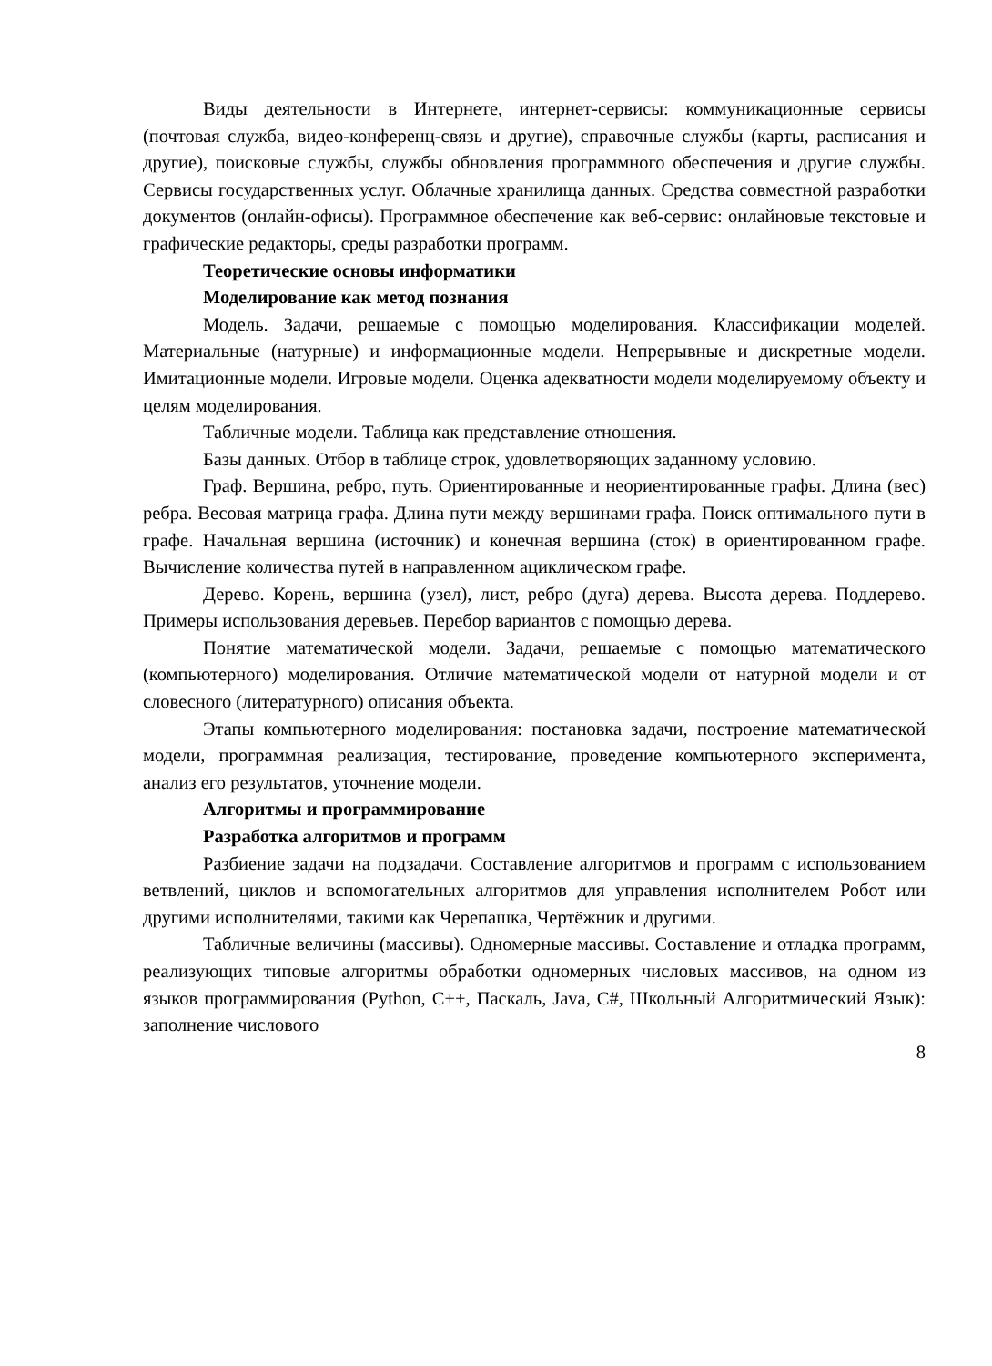Виды деятельности в Интернете, интернет-сервисы: коммуникационные сервисы (почтовая служба, видео-конференц-связь и другие), справочные службы (карты, расписания и другие), поисковые службы, службы обновления программного обеспечения и другие службы. Сервисы государственных услуг. Облачные хранилища данных. Средства совместной разработки документов (онлайн-офисы). Программное обеспечение как веб-сервис: онлайновые текстовые и графические редакторы, среды разработки программ.
Теоретические основы информатики
Моделирование как метод познания
Модель. Задачи, решаемые с помощью моделирования. Классификации моделей. Материальные (натурные) и информационные модели. Непрерывные и дискретные модели. Имитационные модели. Игровые модели. Оценка адекватности модели моделируемому объекту и целям моделирования.
Табличные модели. Таблица как представление отношения.
Базы данных. Отбор в таблице строк, удовлетворяющих заданному условию.
Граф. Вершина, ребро, путь. Ориентированные и неориентированные графы. Длина (вес) ребра. Весовая матрица графа. Длина пути между вершинами графа. Поиск оптимального пути в графе. Начальная вершина (источник) и конечная вершина (сток) в ориентированном графе. Вычисление количества путей в направленном ациклическом графе.
Дерево. Корень, вершина (узел), лист, ребро (дуга) дерева. Высота дерева. Поддерево. Примеры использования деревьев. Перебор вариантов с помощью дерева.
Понятие математической модели. Задачи, решаемые с помощью математического (компьютерного) моделирования. Отличие математической модели от натурной модели и от словесного (литературного) описания объекта.
Этапы компьютерного моделирования: постановка задачи, построение математической модели, программная реализация, тестирование, проведение компьютерного эксперимента, анализ его результатов, уточнение модели.
Алгоритмы и программирование
Разработка алгоритмов и программ
Разбиение задачи на подзадачи. Составление алгоритмов и программ с использованием ветвлений, циклов и вспомогательных алгоритмов для управления исполнителем Робот или другими исполнителями, такими как Черепашка, Чертёжник и другими.
Табличные величины (массивы). Одномерные массивы. Составление и отладка программ, реализующих типовые алгоритмы обработки одномерных числовых массивов, на одном из языков программирования (Python, C++, Паскаль, Java, C#, Школьный Алгоритмический Язык): заполнение числового
8